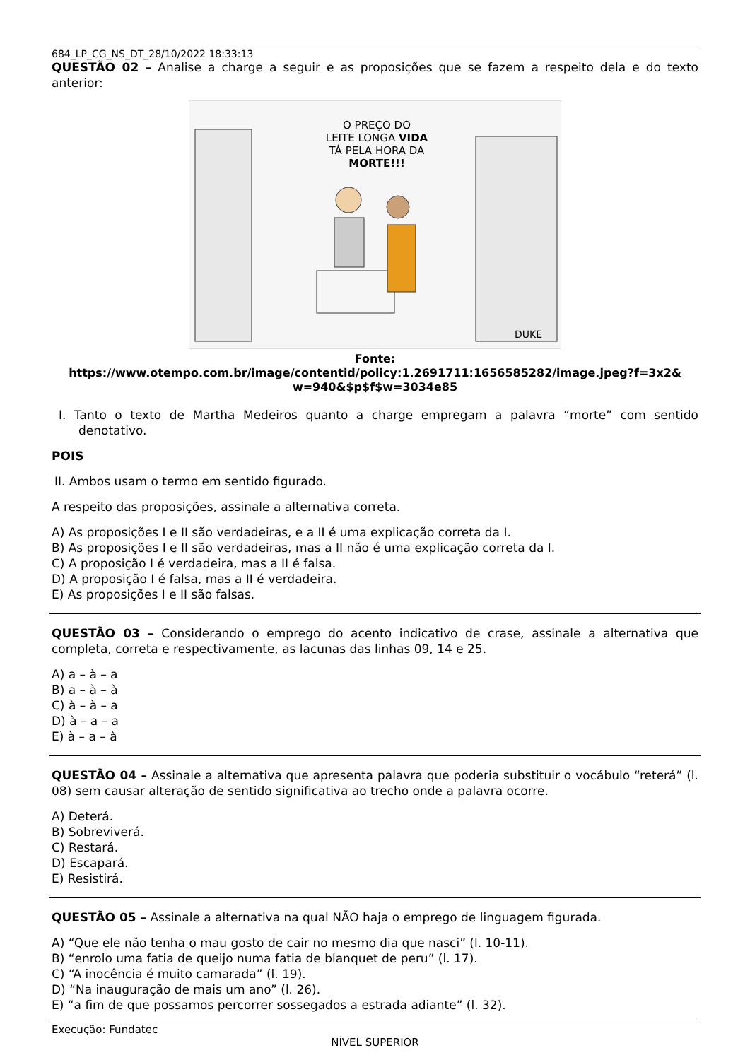684_LP_CG_NS_DT_28/10/2022 18:33:13
QUESTÃO 02 – Analise a charge a seguir e as proposições que se fazem a respeito dela e do texto anterior:
O PREÇO DO
LEITE LONGA VIDA
TÁ PELA HORA DA
MORTE!!!
DUKE
Fonte:
https://www.otempo.com.br/image/contentid/policy:1.2691711:1656585282/image.jpeg?f=3x2&
w=940&$p$f$w=3034e85
I. Tanto o texto de Martha Medeiros quanto a charge empregam a palavra “morte” com sentido denotativo.
POIS
II. Ambos usam o termo em sentido figurado.
A respeito das proposições, assinale a alternativa correta.
A) As proposições I e II são verdadeiras, e a II é uma explicação correta da I.
B) As proposições I e II são verdadeiras, mas a II não é uma explicação correta da I.
C) A proposição I é verdadeira, mas a II é falsa.
D) A proposição I é falsa, mas a II é verdadeira.
E) As proposições I e II são falsas.
QUESTÃO 03 – Considerando o emprego do acento indicativo de crase, assinale a alternativa que completa, correta e respectivamente, as lacunas das linhas 09, 14 e 25.
A) a – à – a
B) a – à – à
C) à – à – a
D) à – a – a
E) à – a – à
QUESTÃO 04 – Assinale a alternativa que apresenta palavra que poderia substituir o vocábulo “reterá” (l. 08) sem causar alteração de sentido significativa ao trecho onde a palavra ocorre.
A) Deterá.
B) Sobreviverá.
C) Restará.
D) Escapará.
E) Resistirá.
QUESTÃO 05 – Assinale a alternativa na qual NÃO haja o emprego de linguagem figurada.
A) “Que ele não tenha o mau gosto de cair no mesmo dia que nasci” (l. 10-11).
B) “enrolo uma fatia de queijo numa fatia de blanquet de peru” (l. 17).
C) “A inocência é muito camarada” (l. 19).
D) “Na inauguração de mais um ano” (l. 26).
E) “a fim de que possamos percorrer sossegados a estrada adiante” (l. 32).
Execução: Fundatec
NÍVEL SUPERIOR